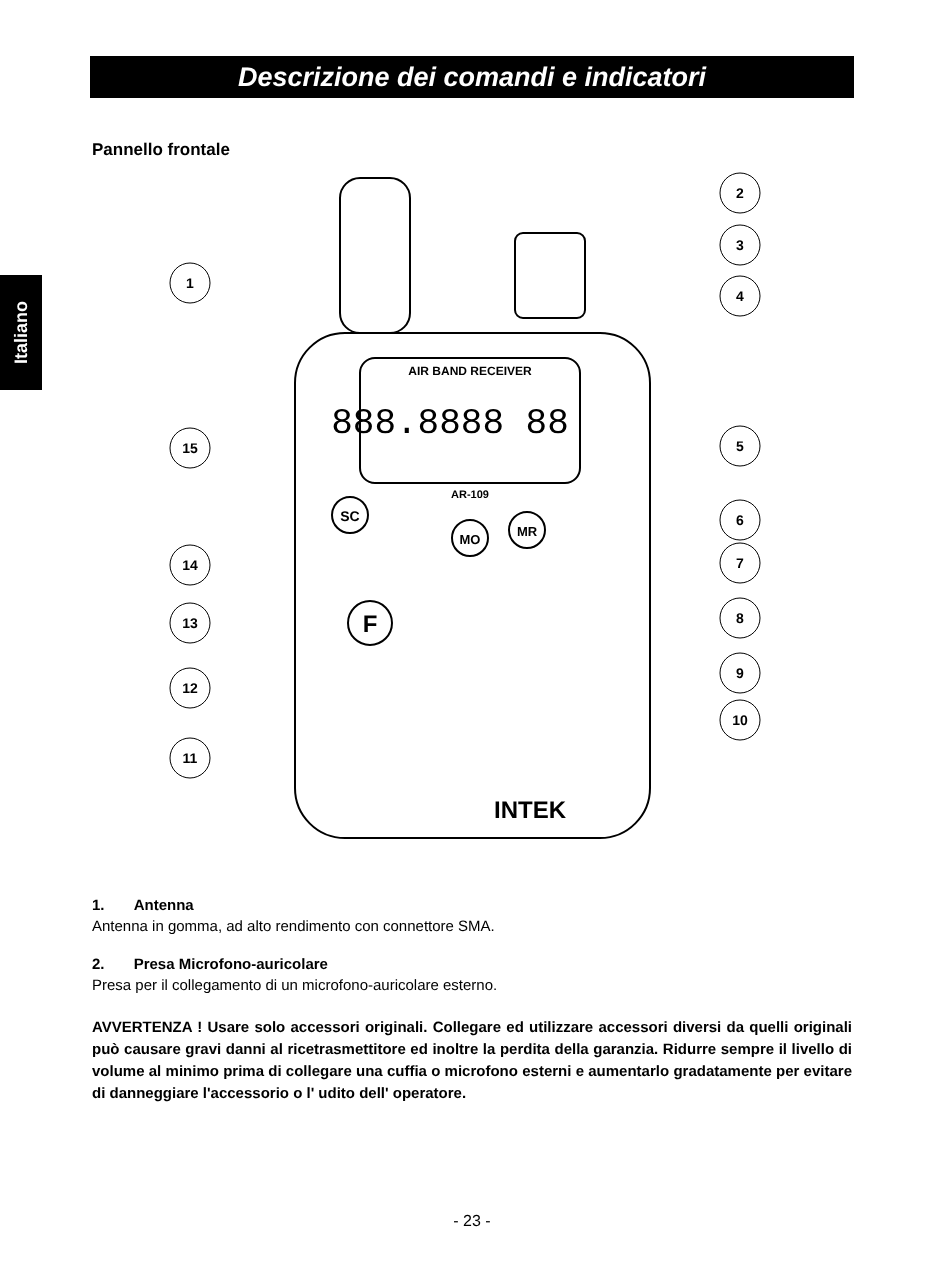Descrizione dei comandi e indicatori
Italiano
Pannello frontale
AIR BAND RECEIVER
888.8888 88
AR-109
SC
MO
MR
F
INTEK
1
2
3
4
5
6
7
8
9
10
11
12
13
14
15
1. Antenna
Antenna in gomma, ad alto rendimento con connettore SMA.
2. Presa Microfono-auricolare
Presa per il collegamento di un microfono-auricolare esterno.
AVVERTENZA ! Usare solo accessori originali. Collegare ed utilizzare accessori diversi da quelli originali può causare gravi danni al ricetrasmettitore ed inoltre la perdita della garanzia. Ridurre sempre il livello di volume al minimo prima di collegare una cuffia o microfono esterni e aumentarlo gradatamente per evitare di danneggiare l'accessorio o l' udito dell' operatore.
- 23 -